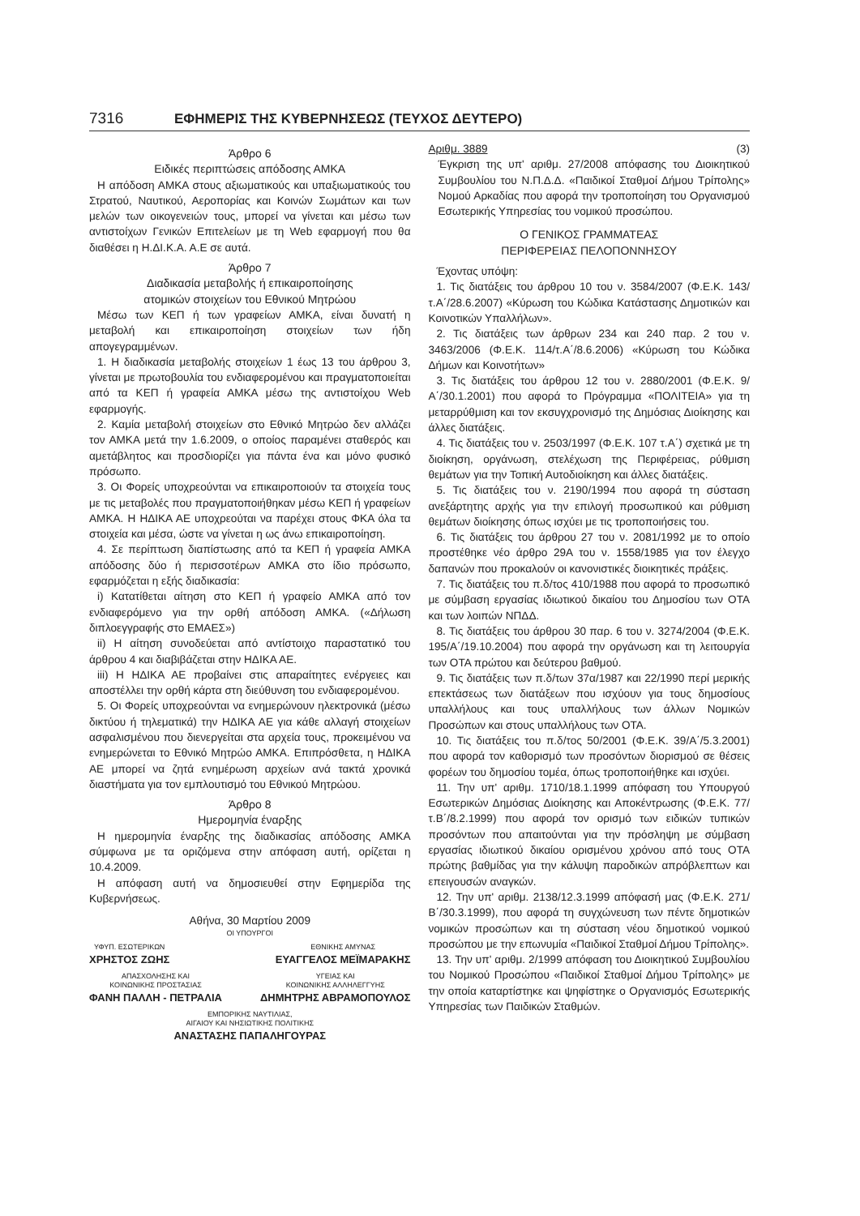7316 ΕΦΗΜΕΡΙΣ ΤΗΣ ΚΥΒΕΡΝΗΣΕΩΣ (ΤΕΥΧΟΣ ΔΕΥΤΕΡΟ)
Άρθρο 6
Ειδικές περιπτώσεις απόδοσης ΑΜΚΑ
Η απόδοση ΑΜΚΑ στους αξιωματικούς και υπαξιωματικούς του Στρατού, Ναυτικού, Αεροπορίας και Κοινών Σωμάτων και των μελών των οικογενειών τους, μπορεί να γίνεται και μέσω των αντιστοίχων Γενικών Επιτελείων με τη Web εφαρμογή που θα διαθέσει η Η.ΔΙ.Κ.Α. Α.Ε σε αυτά.
Άρθρο 7
Διαδικασία μεταβολής ή επικαιροποίησης
ατομικών στοιχείων του Εθνικού Μητρώου
Μέσω των ΚΕΠ ή των γραφείων ΑΜΚΑ, είναι δυνατή η μεταβολή και επικαιροποίηση στοιχείων των ήδη απογεγραμμένων.
1. Η διαδικασία μεταβολής στοιχείων 1 έως 13 του άρθρου 3, γίνεται με πρωτοβουλία του ενδιαφερομένου και πραγματοποιείται από τα ΚΕΠ ή γραφεία ΑΜΚΑ μέσω της αντιστοίχου Web εφαρμογής.
2. Καμία μεταβολή στοιχείων στο Εθνικό Μητρώο δεν αλλάζει τον ΑΜΚΑ μετά την 1.6.2009, ο οποίος παραμένει σταθερός και αμετάβλητος και προσδιορίζει για πάντα ένα και μόνο φυσικό πρόσωπο.
3. Οι Φορείς υποχρεούνται να επικαιροποιούν τα στοιχεία τους με τις μεταβολές που πραγματοποιήθηκαν μέσω ΚΕΠ ή γραφείων ΑΜΚΑ. Η ΗΔΙΚΑ ΑΕ υποχρεούται να παρέχει στους ΦΚΑ όλα τα στοιχεία και μέσα, ώστε να γίνεται η ως άνω επικαιροποίηση.
4. Σε περίπτωση διαπίστωσης από τα ΚΕΠ ή γραφεία ΑΜΚΑ απόδοσης δύο ή περισσοτέρων ΑΜΚΑ στο ίδιο πρόσωπο, εφαρμόζεται η εξής διαδικασία:
i) Κατατίθεται αίτηση στο ΚΕΠ ή γραφείο ΑΜΚΑ από τον ενδιαφερόμενο για την ορθή απόδοση ΑΜΚΑ. («Δήλωση διπλοεγγραφής στο ΕΜΑΕΣ»)
ii) Η αίτηση συνοδεύεται από αντίστοιχο παραστατικό του άρθρου 4 και διαβιβάζεται στην ΗΔΙΚΑ ΑΕ.
iii) Η ΗΔΙΚΑ ΑΕ προβαίνει στις απαραίτητες ενέργειες και αποστέλλει την ορθή κάρτα στη διεύθυνση του ενδιαφερομένου.
5. Οι Φορείς υποχρεούνται να ενημερώνουν ηλεκτρονικά (μέσω δικτύου ή τηλεματικά) την ΗΔΙΚΑ ΑΕ για κάθε αλλαγή στοιχείων ασφαλισμένου που διενεργείται στα αρχεία τους, προκειμένου να ενημερώνεται το Εθνικό Μητρώο ΑΜΚΑ. Επιπρόσθετα, η ΗΔΙΚΑ ΑΕ μπορεί να ζητά ενημέρωση αρχείων ανά τακτά χρονικά διαστήματα για τον εμπλουτισμό του Εθνικού Μητρώου.
Άρθρο 8
Ημερομηνία έναρξης
Η ημερομηνία έναρξης της διαδικασίας απόδοσης ΑΜΚΑ σύμφωνα με τα οριζόμενα στην απόφαση αυτή, ορίζεται η 10.4.2009.
Η απόφαση αυτή να δημοσιευθεί στην Εφημερίδα της Κυβερνήσεως.
Αθήνα, 30 Μαρτίου 2009
ΟΙ ΥΠΟΥΡΓΟΙ
ΥΦΥΠ. ΕΣΩΤΕΡΙΚΩΝ
ΧΡΗΣΤΟΣ ΖΩΗΣ
ΕΘΝΙΚΗΣ ΑΜΥΝΑΣ
ΕΥΑΓΓΕΛΟΣ ΜΕΪΜΑΡΑΚΗΣ
ΑΠΑΣΧΟΛΗΣΗΣ ΚΑΙ
ΚΟΙΝΩΝΙΚΗΣ ΠΡΟΣΤΑΣΙΑΣ
ΦΑΝΗ ΠΑΛΛΗ - ΠΕΤΡΑΛΙΑ
ΥΓΕΙΑΣ ΚΑΙ
ΚΟΙΝΩΝΙΚΗΣ ΑΛΛΗΛΕΓΓΥΗΣ
ΔΗΜΗΤΡΗΣ ΑΒΡΑΜΟΠΟΥΛΟΣ
ΕΜΠΟΡΙΚΗΣ ΝΑΥΤΙΛΙΑΣ,
ΑΙΓΑΙΟΥ ΚΑΙ ΝΗΣΙΩΤΙΚΗΣ ΠΟΛΙΤΙΚΗΣ
ΑΝΑΣΤΑΣΗΣ ΠΑΠΑΛΗΓΟΥΡΑΣ
Αριθμ. 3889 (3)
Έγκριση της υπ' αριθμ. 27/2008 απόφασης του Διοικητικού Συμβουλίου του Ν.Π.Δ.Δ. «Παιδικοί Σταθμοί Δήμου Τρίπολης» Νομού Αρκαδίας που αφορά την τροποποίηση του Οργανισμού Εσωτερικής Υπηρεσίας του νομικού προσώπου.
Ο ΓΕΝΙΚΟΣ ΓΡΑΜΜΑΤΕΑΣ
ΠΕΡΙΦΕΡΕΙΑΣ ΠΕΛΟΠΟΝΝΗΣΟΥ
Έχοντας υπόψη:
1. Τις διατάξεις του άρθρου 10 του ν. 3584/2007 (Φ.Ε.Κ. 143/τ.Α΄/28.6.2007) «Κύρωση του Κώδικα Κατάστασης Δημοτικών και Κοινοτικών Υπαλλήλων».
2. Τις διατάξεις των άρθρων 234 και 240 παρ. 2 του ν. 3463/2006 (Φ.Ε.Κ. 114/τ.Α΄/8.6.2006) «Κύρωση του Κώδικα Δήμων και Κοινοτήτων»
3. Τις διατάξεις του άρθρου 12 του ν. 2880/2001 (Φ.Ε.Κ. 9/Α΄/30.1.2001) που αφορά το Πρόγραμμα «ΠΟΛΙΤΕΙΑ» για τη μεταρρύθμιση και τον εκσυγχρονισμό της Δημόσιας Διοίκησης και άλλες διατάξεις.
4. Τις διατάξεις του ν. 2503/1997 (Φ.Ε.Κ. 107 τ.Α΄) σχετικά με τη διοίκηση, οργάνωση, στελέχωση της Περιφέρειας, ρύθμιση θεμάτων για την Τοπική Αυτοδιοίκηση και άλλες διατάξεις.
5. Τις διατάξεις του ν. 2190/1994 που αφορά τη σύσταση ανεξάρτητης αρχής για την επιλογή προσωπικού και ρύθμιση θεμάτων διοίκησης όπως ισχύει με τις τροποποιήσεις του.
6. Τις διατάξεις του άρθρου 27 του ν. 2081/1992 με το οποίο προστέθηκε νέο άρθρο 29Α του ν. 1558/1985 για τον έλεγχο δαπανών που προκαλούν οι κανονιστικές διοικητικές πράξεις.
7. Τις διατάξεις του π.δ/τος 410/1988 που αφορά το προσωπικό με σύμβαση εργασίας ιδιωτικού δικαίου του Δημοσίου των ΟΤΑ και των λοιπών ΝΠΔΔ.
8. Τις διατάξεις του άρθρου 30 παρ. 6 του ν. 3274/2004 (Φ.Ε.Κ. 195/Α΄/19.10.2004) που αφορά την οργάνωση και τη λειτουργία των ΟΤΑ πρώτου και δεύτερου βαθμού.
9. Τις διατάξεις των π.δ/των 37α/1987 και 22/1990 περί μερικής επεκτάσεως των διατάξεων που ισχύουν για τους δημοσίους υπαλλήλους και τους υπαλλήλους των άλλων Νομικών Προσώπων και στους υπαλλήλους των ΟΤΑ.
10. Τις διατάξεις του π.δ/τος 50/2001 (Φ.Ε.Κ. 39/Α΄/5.3.2001) που αφορά τον καθορισμό των προσόντων διορισμού σε θέσεις φορέων του δημοσίου τομέα, όπως τροποποιήθηκε και ισχύει.
11. Την υπ' αριθμ. 1710/18.1.1999 απόφαση του Υπουργού Εσωτερικών Δημόσιας Διοίκησης και Αποκέντρωσης (Φ.Ε.Κ. 77/τ.Β΄/8.2.1999) που αφορά τον ορισμό των ειδικών τυπικών προσόντων που απαιτούνται για την πρόσληψη με σύμβαση εργασίας ιδιωτικού δικαίου ορισμένου χρόνου από τους ΟΤΑ πρώτης βαθμίδας για την κάλυψη παροδικών απρόβλεπτων και επειγουσών αναγκών.
12. Την υπ' αριθμ. 2138/12.3.1999 απόφασή μας (Φ.Ε.Κ. 271/Β΄/30.3.1999), που αφορά τη συγχώνευση των πέντε δημοτικών νομικών προσώπων και τη σύσταση νέου δημοτικού νομικού προσώπου με την επωνυμία «Παιδικοί Σταθμοί Δήμου Τρίπολης».
13. Την υπ' αριθμ. 2/1999 απόφαση του Διοικητικού Συμβουλίου του Νομικού Προσώπου «Παιδικοί Σταθμοί Δήμου Τρίπολης» με την οποία καταρτίστηκε και ψηφίστηκε ο Οργανισμός Εσωτερικής Υπηρεσίας των Παιδικών Σταθμών.